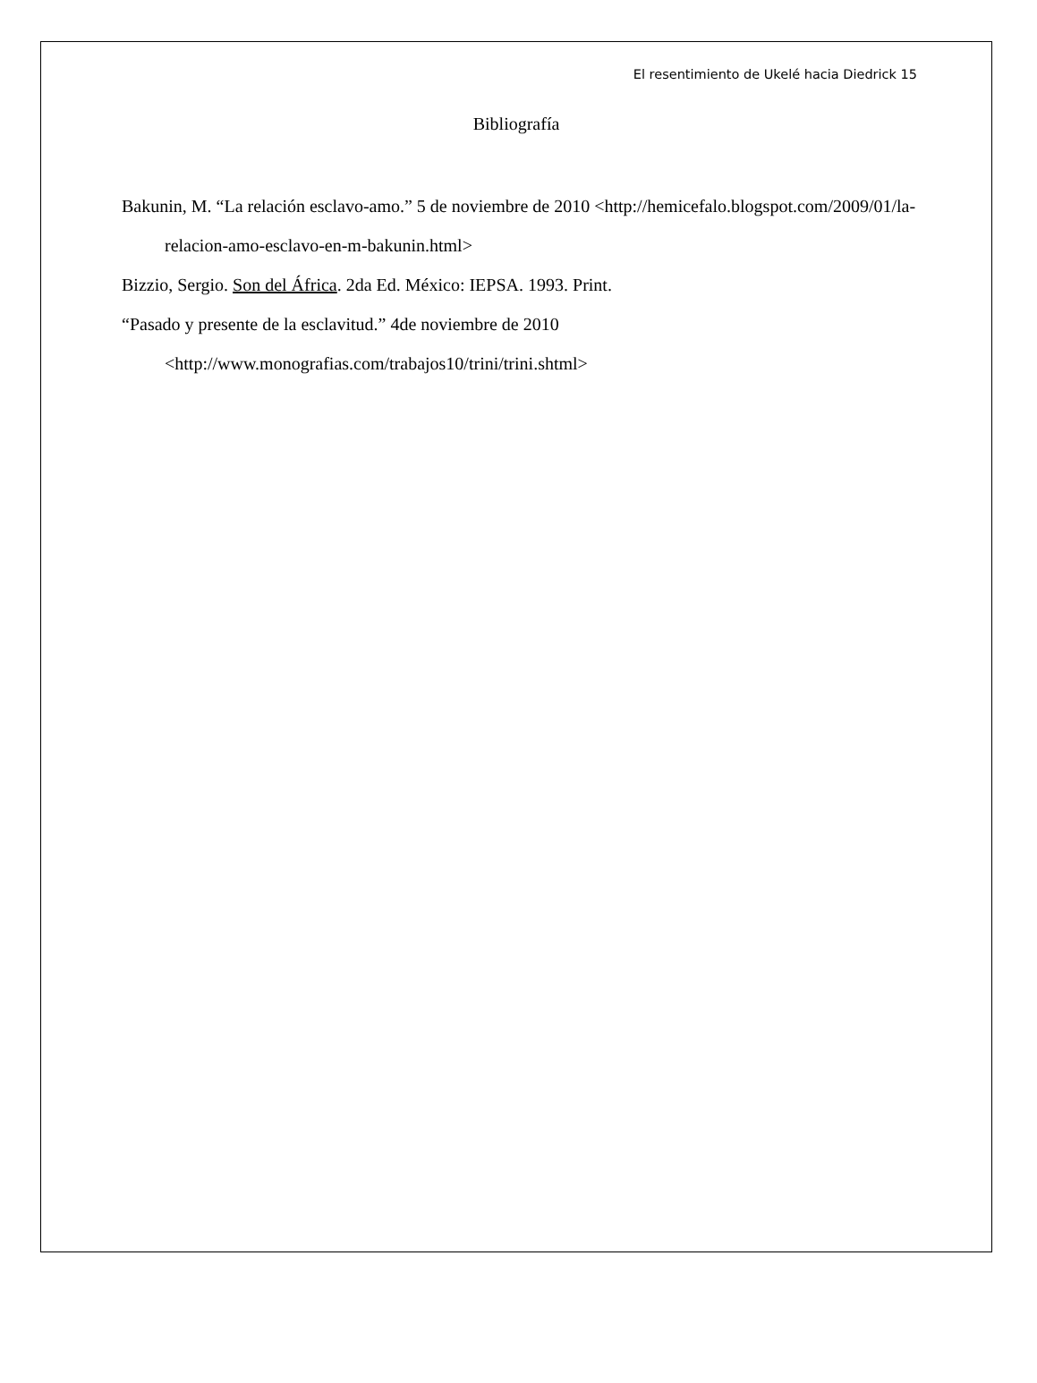El resentimiento de Ukelé hacia Diedrick 15
Bibliografía
Bakunin, M. “La relación esclavo-amo.” 5 de noviembre de 2010 <http://hemicefalo.blogspot.com/2009/01/la-relacion-amo-esclavo-en-m-bakunin.html>
Bizzio, Sergio. Son del África. 2da Ed. México: IEPSA. 1993. Print.
“Pasado y presente de la esclavitud.” 4de noviembre de 2010
<http://www.monografias.com/trabajos10/trini/trini.shtml>